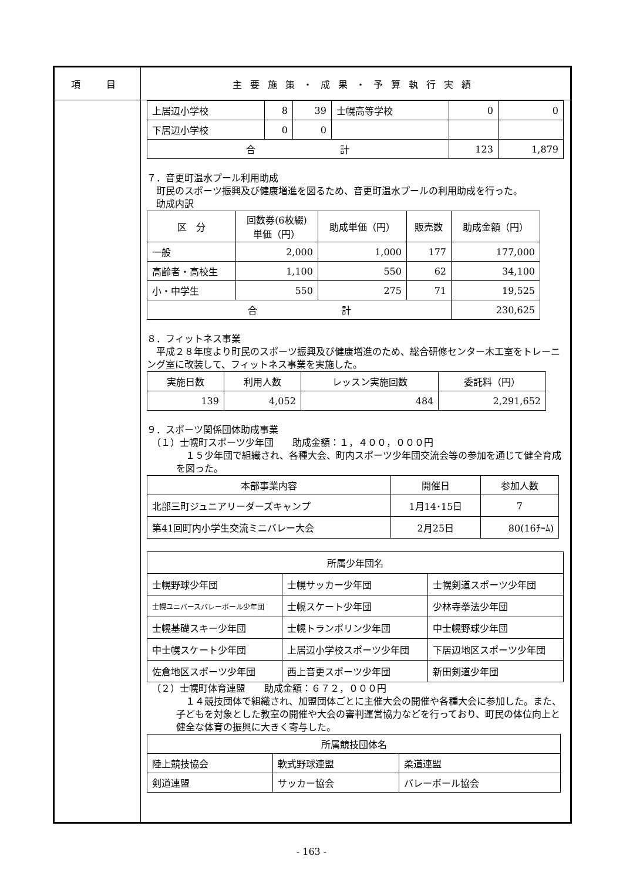項　目 主要施策・成果・予算執行実績
| 上居辺小学校 | 8 | 39 | 士幌高等学校 | 0 | 0 |
| 下居辺小学校 | 0 | 0 | | | |
| 合 計 | | | | 123 | 1,879 |
７．音更町温水プール利用助成
　町民のスポーツ振興及び健康増進を図るため、音更町温水プールの利用助成を行った。
　助成内訳
| 区 分 | 回数券(6枚綴) 単価（円） | 助成単価（円） | 販売数 | 助成金額（円） |
| --- | --- | --- | --- | --- |
| 一般 | 2,000 | 1,000 | 177 | 177,000 |
| 高齢者・高校生 | 1,100 | 550 | 62 | 34,100 |
| 小・中学生 | 550 | 275 | 71 | 19,525 |
| 合 計 | | | | 230,625 |
８．フィットネス事業
　平成２８年度より町民のスポーツ振興及び健康増進のため、総合研修センター木工室をトレーニング室に改装して、フィットネス事業を実施した。
| 実施日数 | 利用人数 | レッスン実施回数 | 委託料（円） |
| --- | --- | --- | --- |
| 139 | 4,052 | 484 | 2,291,652 |
９．スポーツ関係団体助成事業
　（１）士幌町スポーツ少年団　　助成金額：１，４００，０００円
　１５少年団で組織され、各種大会、町内スポーツ少年団交流会等の参加を通じて健全育成を図った。
| 本部事業内容 | 開催日 | 参加人数 |
| --- | --- | --- |
| 北部三町ジュニアリーダーズキャンプ | 1月14･15日 | 7 |
| 第41回町内小学生交流ミニバレー大会 | 2月25日 | 80(16ﾁｰﾑ) |
| 所属少年団名 | | |
| --- | --- | --- |
| 士幌野球少年団 | 士幌サッカー少年団 | 士幌剣道スポーツ少年団 |
| 士幌ユニバースバレーボール少年団 | 士幌スケート少年団 | 少林寺拳法少年団 |
| 士幌基礎スキー少年団 | 士幌トランポリン少年団 | 中士幌野球少年団 |
| 中士幌スケート少年団 | 上居辺小学校スポーツ少年団 | 下居辺地区スポーツ少年団 |
| 佐倉地区スポーツ少年団 | 西上音更スポーツ少年団 | 新田剣道少年団 |
　（２）士幌町体育連盟　　助成金額：６７２，０００円
　１４競技団体で組織され、加盟団体ごとに主催大会の開催や各種大会に参加した。また、子どもを対象とした教室の開催や大会の審判運営協力などを行っており、町民の体位向上と健全な体育の振興に大きく寄与した。
| 所属競技団体名 | | |
| --- | --- | --- |
| 陸上競技協会 | 軟式野球連盟 | 柔道連盟 |
| 剣道連盟 | サッカー協会 | バレーボール協会 |
- 163 -